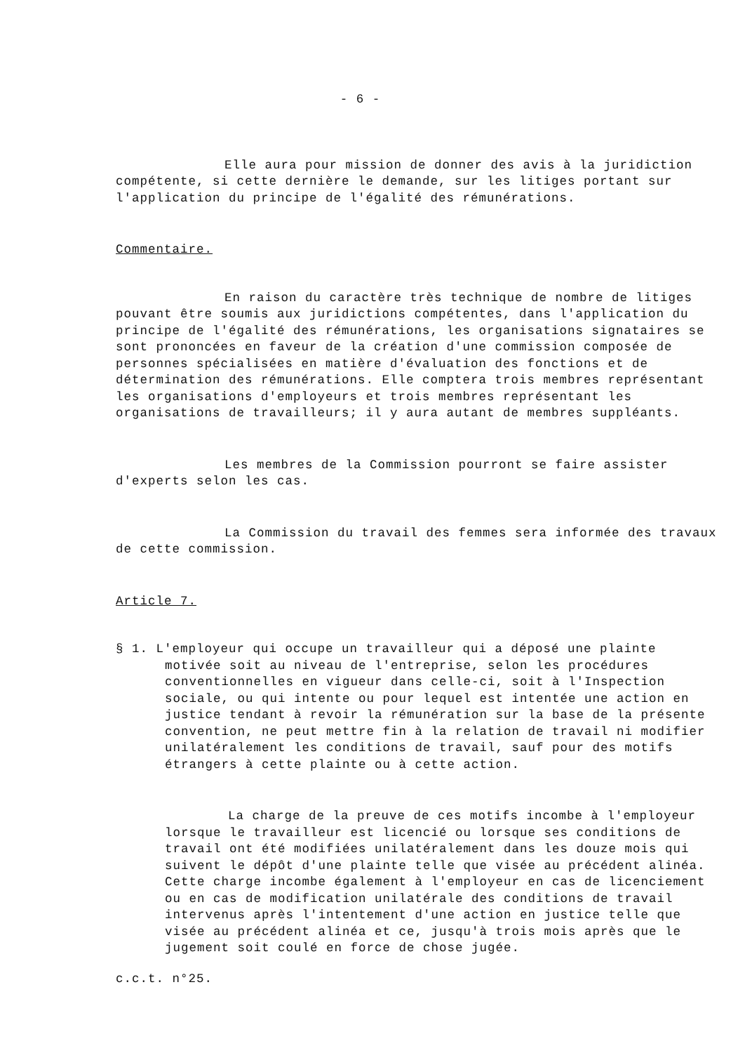- 6 -
Elle aura pour mission de donner des avis à la juridiction compétente, si cette dernière le demande, sur les litiges portant sur l'application du principe de l'égalité des rémunérations.
Commentaire.
En raison du caractère très technique de nombre de litiges pouvant être soumis aux juridictions compétentes, dans l'application du principe de l'égalité des rémunérations, les organisations signataires se sont prononcées en faveur de la création d'une commission composée de personnes spécialisées en matière d'évaluation des fonctions et de détermination des rémunérations. Elle comptera trois membres représentant les organisations d'employeurs et trois membres représentant les organisations de travailleurs; il y aura autant de membres suppléants.
Les membres de la Commission pourront se faire assister d'experts selon les cas.
La Commission du travail des femmes sera informée des travaux de cette commission.
Article 7.
§ 1. L'employeur qui occupe un travailleur qui a déposé une plainte motivée soit au niveau de l'entreprise, selon les procédures conventionnelles en vigueur dans celle-ci, soit à l'Inspection sociale, ou qui intente ou pour lequel est intentée une action en justice tendant à revoir la rémunération sur la base de la présente convention, ne peut mettre fin à la relation de travail ni modifier unilatéralement les conditions de travail, sauf pour des motifs étrangers à cette plainte ou à cette action.
La charge de la preuve de ces motifs incombe à l'employeur lorsque le travailleur est licencié ou lorsque ses conditions de travail ont été modifiées unilatéralement dans les douze mois qui suivent le dépôt d'une plainte telle que visée au précédent alinéa. Cette charge incombe également à l'employeur en cas de licenciement ou en cas de modification unilatérale des conditions de travail intervenus après l'intentement d'une action en justice telle que visée au précédent alinéa et ce, jusqu'à trois mois après que le jugement soit coulé en force de chose jugée.
c.c.t. n°25.